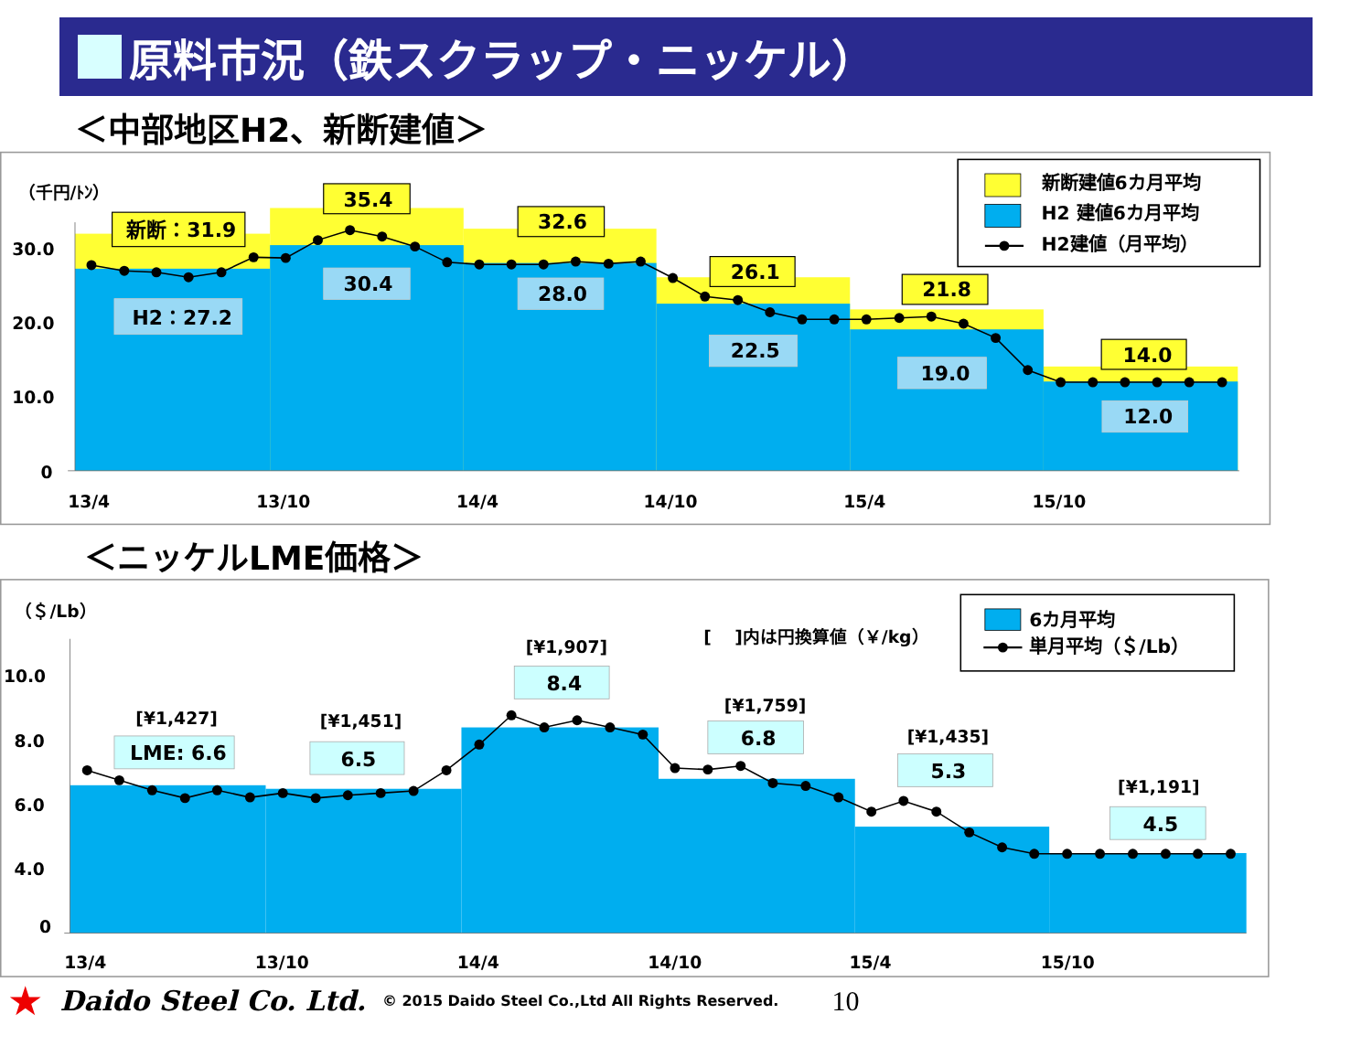原料市況（鉄スクラップ・ニッケル）
＜中部地区H2、新断建値＞
（千円/ﾄﾝ）
30.0
20.0
10.0
0
13/4
13/10
14/4
14/10
15/4
15/10
新断：31.9
35.4
32.6
26.1
21.8
14.0
H2：27.2
30.4
28.0
22.5
19.0
12.0
新断建値6カ月平均
H2 建値6カ月平均
H2建値（月平均）
＜ニッケルLME価格＞
（＄/Lb）
10.0
8.0
6.0
4.0
0
13/4
13/10
14/4
14/10
15/4
15/10
[¥1,427]
[¥1,451]
[¥1,907]
[¥1,759]
[¥1,435]
[¥1,191]
[　 ]内は円換算値（￥/kg）
LME: 6.6
6.5
8.4
6.8
5.3
4.5
6カ月平均
単月平均（＄/Lb）
★ Daido Steel Co. Ltd. © 2015 Daido Steel Co.,Ltd All Rights Reserved. 10